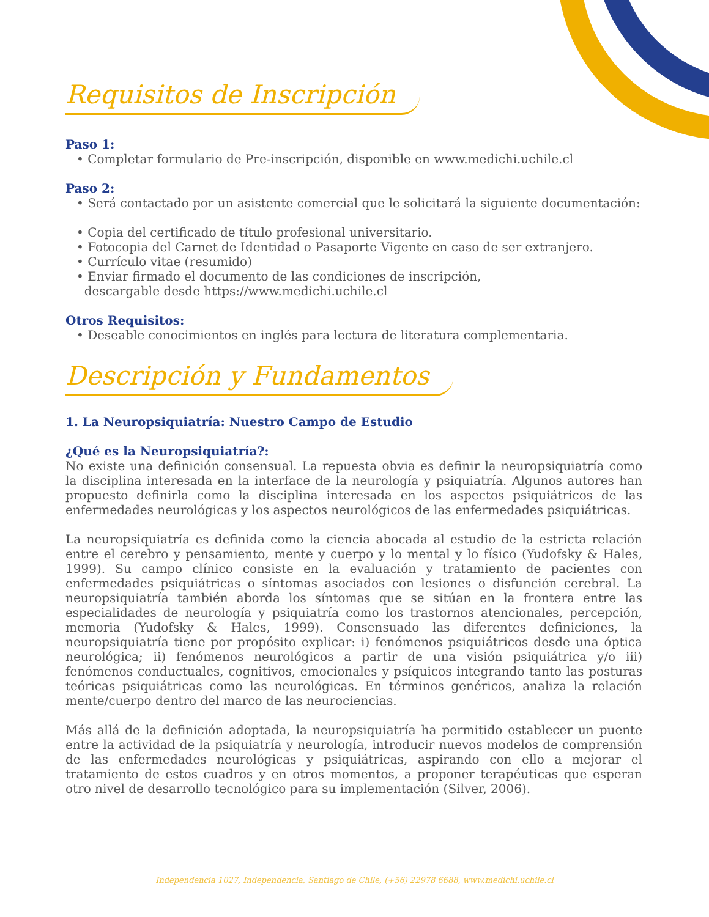Requisitos de Inscripción
Paso 1:
• Completar formulario de Pre-inscripción, disponible en www.medichi.uchile.cl
Paso 2:
• Será contactado por un asistente comercial que le solicitará la siguiente documentación:
• Copia del certificado de título profesional universitario.
• Fotocopia del Carnet de Identidad o Pasaporte Vigente en caso de ser extranjero.
• Currículo vitae (resumido)
• Enviar firmado el documento de las condiciones de inscripción,
descargable desde https://www.medichi.uchile.cl
Otros Requisitos:
• Deseable conocimientos en inglés para lectura de literatura complementaria.
Descripción y Fundamentos
1. La Neuropsiquiatría: Nuestro Campo de Estudio
¿Qué es la Neuropsiquiatría?:
No existe una definición consensual. La repuesta obvia es definir la neuropsiquiatría como la disciplina interesada en la interface de la neurología y psiquiatría. Algunos autores han propuesto definirla como la disciplina interesada en los aspectos psiquiátricos de las enfermedades neurológicas y los aspectos neurológicos de las enfermedades psiquiátricas.
La neuropsiquiatría es definida como la ciencia abocada al estudio de la estricta relación entre el cerebro y pensamiento, mente y cuerpo y lo mental y lo físico (Yudofsky & Hales, 1999). Su campo clínico consiste en la evaluación y tratamiento de pacientes con enfermedades psiquiátricas o síntomas asociados con lesiones o disfunción cerebral. La neuropsiquiatría también aborda los síntomas que se sitúan en la frontera entre las especialidades de neurología y psiquiatría como los trastornos atencionales, percepción, memoria (Yudofsky & Hales, 1999). Consensuado las diferentes definiciones, la neuropsiquiatría tiene por propósito explicar: i) fenómenos psiquiátricos desde una óptica neurológica; ii) fenómenos neurológicos a partir de una visión psiquiátrica y/o iii) fenómenos conductuales, cognitivos, emocionales y psíquicos integrando tanto las posturas teóricas psiquiátricas como las neurológicas. En términos genéricos, analiza la relación mente/cuerpo dentro del marco de las neurociencias.
Más allá de la definición adoptada, la neuropsiquiatría ha permitido establecer un puente entre la actividad de la psiquiatría y neurología, introducir nuevos modelos de comprensión de las enfermedades neurológicas y psiquiátricas, aspirando con ello a mejorar el tratamiento de estos cuadros y en otros momentos, a proponer terapéuticas que esperan otro nivel de desarrollo tecnológico para su implementación (Silver, 2006).
Independencia 1027, Independencia, Santiago de Chile, (+56) 22978 6688, www.medichi.uchile.cl